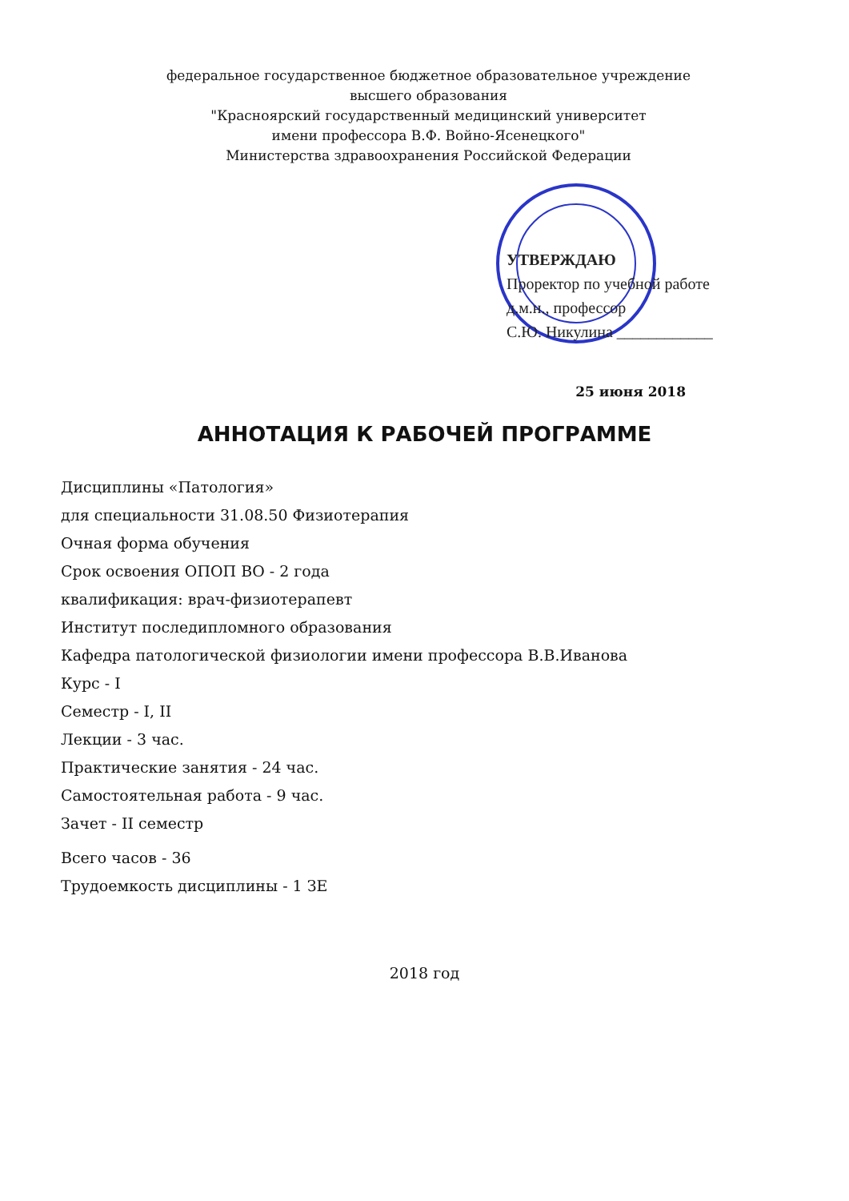федеральное государственное бюджетное образовательное учреждение
высшего образования
"Красноярский государственный медицинский университет
имени профессора В.Ф. Войно-Ясенецкого"
Министерства здравоохранения Российской Федерации
УТВЕРЖДАЮ
Проректор по учебной работе
д.м.н., профессор
С.Ю. Никулина ____________
25 июня 2018
АННОТАЦИЯ К РАБОЧЕЙ ПРОГРАММЕ
Дисциплины «Патология»
для специальности 31.08.50 Физиотерапия
Очная форма обучения
Срок освоения ОПОП ВО - 2 года
квалификация: врач-физиотерапевт
Институт последипломного образования
Кафедра патологической физиологии имени профессора В.В.Иванова
Курс - I
Семестр - I, II
Лекции - 3 час.
Практические занятия - 24 час.
Самостоятельная работа - 9 час.
Зачет - II семестр
Всего часов - 36
Трудоемкость дисциплины - 1 ЗЕ
2018 год